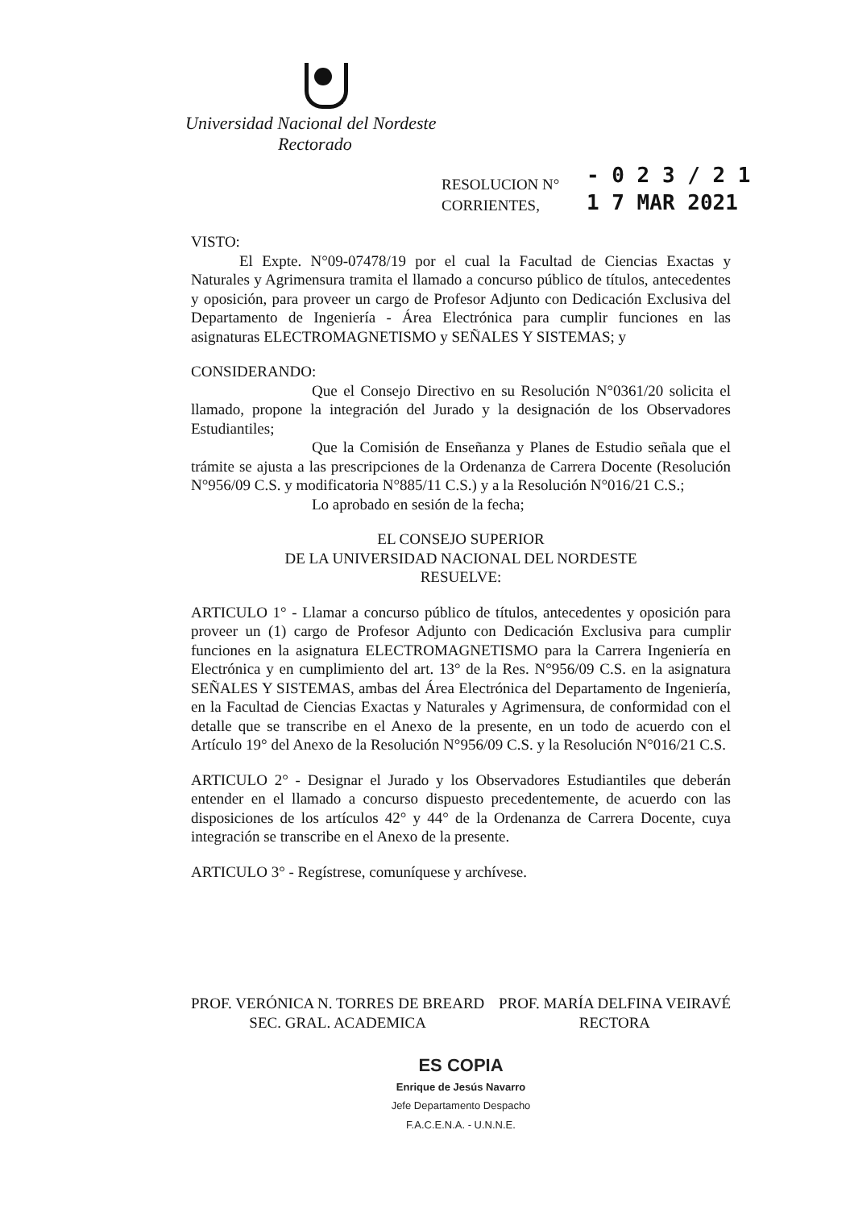Universidad Nacional del Nordeste
Rectorado
RESOLUCION N°
CORRIENTES,
- 0 2 3 / 2 1
1 7 MAR 2021
VISTO:
El Expte. N°09-07478/19 por el cual la Facultad de Ciencias Exactas y Naturales y Agrimensura tramita el llamado a concurso público de títulos, antecedentes y oposición, para proveer un cargo de Profesor Adjunto con Dedicación Exclusiva del Departamento de Ingeniería - Área Electrónica para cumplir funciones en las asignaturas ELECTROMAGNETISMO y SEÑALES Y SISTEMAS; y
CONSIDERANDO:
Que el Consejo Directivo en su Resolución N°0361/20 solicita el llamado, propone la integración del Jurado y la designación de los Observadores Estudiantiles;
Que la Comisión de Enseñanza y Planes de Estudio señala que el trámite se ajusta a las prescripciones de la Ordenanza de Carrera Docente (Resolución N°956/09 C.S. y modificatoria N°885/11 C.S.) y a la Resolución N°016/21 C.S.;
Lo aprobado en sesión de la fecha;
EL CONSEJO SUPERIOR
DE LA UNIVERSIDAD NACIONAL DEL NORDESTE
RESUELVE:
ARTICULO 1° - Llamar a concurso público de títulos, antecedentes y oposición para proveer un (1) cargo de Profesor Adjunto con Dedicación Exclusiva para cumplir funciones en la asignatura ELECTROMAGNETISMO para la Carrera Ingeniería en Electrónica y en cumplimiento del art. 13° de la Res. N°956/09 C.S. en la asignatura SEÑALES Y SISTEMAS, ambas del Área Electrónica del Departamento de Ingeniería, en la Facultad de Ciencias Exactas y Naturales y Agrimensura, de conformidad con el detalle que se transcribe en el Anexo de la presente, en un todo de acuerdo con el Artículo 19° del Anexo de la Resolución N°956/09 C.S. y la Resolución N°016/21 C.S.
ARTICULO 2° - Designar el Jurado y los Observadores Estudiantiles que deberán entender en el llamado a concurso dispuesto precedentemente, de acuerdo con las disposiciones de los artículos 42° y 44° de la Ordenanza de Carrera Docente, cuya integración se transcribe en el Anexo de la presente.
ARTICULO 3° - Regístrese, comuníquese y archívese.
PROF. VERÓNICA N. TORRES DE BREARD
SEC. GRAL. ACADEMICA
PROF. MARÍA DELFINA VEIRAVÉ
RECTORA
ES COPIA
Enrique de Jesús Navarro
Jefe Departamento Despacho
F.A.C.E.N.A. - U.N.N.E.